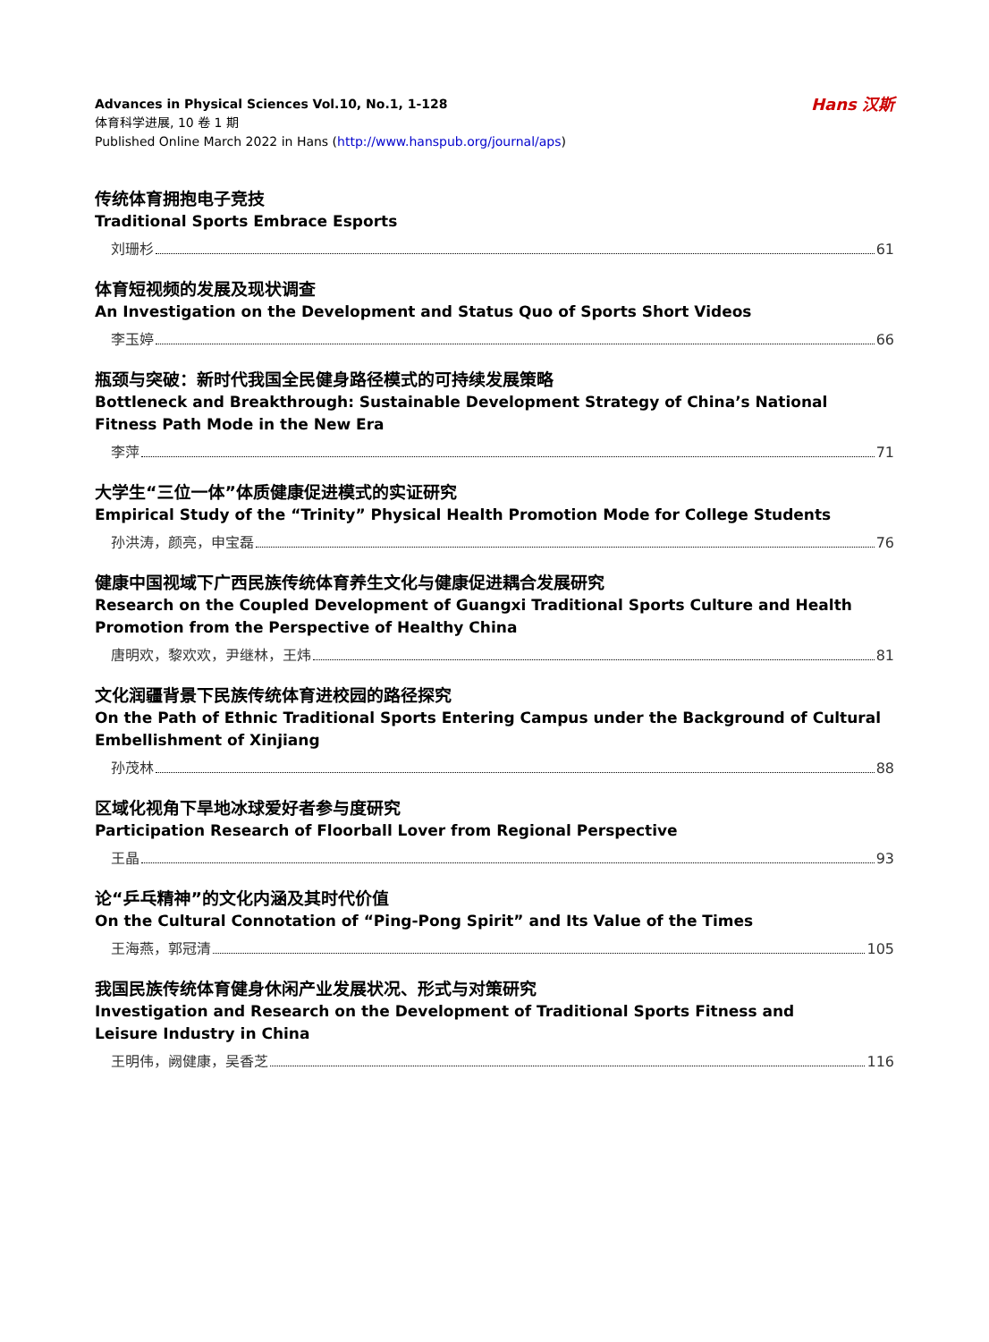Advances in Physical Sciences Vol.10, No.1, 1-128
体育科学进展, 10 卷 1 期
Published Online March 2022 in Hans (http://www.hanspub.org/journal/aps)
Hans 汉斯
传统体育拥抱电子竞技
Traditional Sports Embrace Esports
刘珊杉 61
体育短视频的发展及现状调查
An Investigation on the Development and Status Quo of Sports Short Videos
李玉婷 66
瓶颈与突破：新时代我国全民健身路径模式的可持续发展策略
Bottleneck and Breakthrough: Sustainable Development Strategy of China’s National Fitness Path Mode in the New Era
李萍 71
大学生“三位一体”体质健康促进模式的实证研究
Empirical Study of the “Trinity” Physical Health Promotion Mode for College Students
孙洪涛，颜亮，申宝磊 76
健康中国视域下广西民族传统体育养生文化与健康促进耦合发展研究
Research on the Coupled Development of Guangxi Traditional Sports Culture and Health
Promotion from the Perspective of Healthy China
唐明欢，黎欢欢，尹继林，王炜 81
文化润疆背景下民族传统体育进校园的路径探究
On the Path of Ethnic Traditional Sports Entering Campus under the Background of Cultural
Embellishment of Xinjiang
孙茂林 88
区域化视角下旱地冰球爱好者参与度研究
Participation Research of Floorball Lover from Regional Perspective
王晶 93
论“乒乓精神”的文化内涵及其时代价值
On the Cultural Connotation of “Ping-Pong Spirit” and Its Value of the Times
王海燕，郭冠清 105
我国民族传统体育健身休闲产业发展状况、形式与对策研究
Investigation and Research on the Development of Traditional Sports Fitness and
Leisure Industry in China
王明伟，阙健康，吴香芝 116